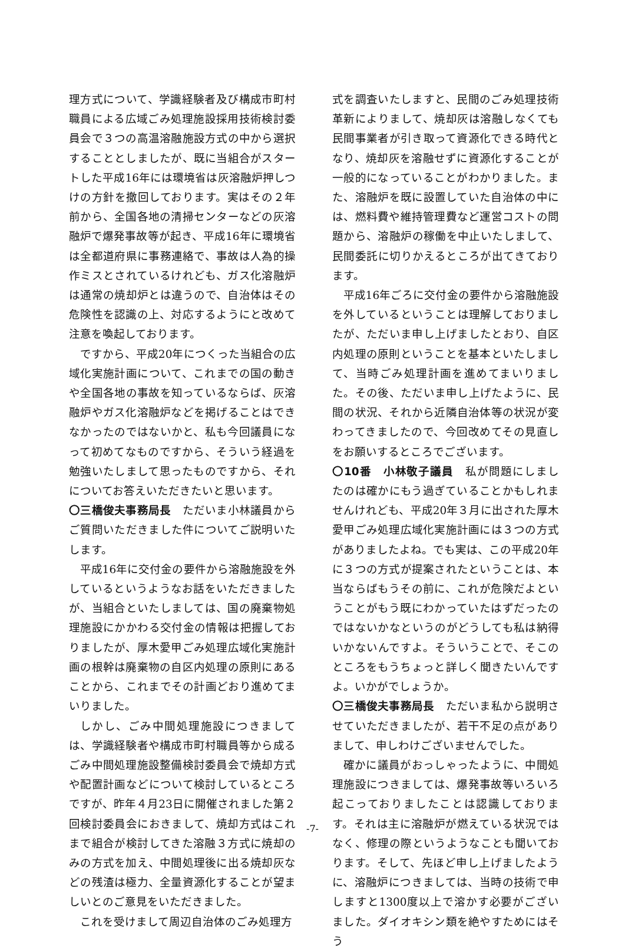理方式について、学識経験者及び構成市町村職員による広域ごみ処理施設採用技術検討委員会で３つの高温溶融施設方式の中から選択することとしましたが、既に当組合がスタートした平成16年には環境省は灰溶融炉押しつけの方針を撤回しております。実はその２年前から、全国各地の清掃センターなどの灰溶融炉で爆発事故等が起き、平成16年に環境省は全都道府県に事務連絡で、事故は人為的操作ミスとされているけれども、ガス化溶融炉は通常の焼却炉とは違うので、自治体はその危険性を認識の上、対応するようにと改めて注意を喚起しております。
ですから、平成20年につくった当組合の広域化実施計画について、これまでの国の動きや全国各地の事故を知っているならば、灰溶融炉やガス化溶融炉などを掲げることはできなかったのではないかと、私も今回議員になって初めてなものですから、そういう経過を勉強いたしまして思ったものですから、それについてお答えいただきたいと思います。
〇三橋俊夫事務局長　ただいま小林議員からご質問いただきました件についてご説明いたします。
平成16年に交付金の要件から溶融施設を外しているというようなお話をいただきましたが、当組合といたしましては、国の廃棄物処理施設にかかわる交付金の情報は把握しておりましたが、厚木愛甲ごみ処理広域化実施計画の根幹は廃棄物の自区内処理の原則にあることから、これまでその計画どおり進めてまいりました。
しかし、ごみ中間処理施設につきましては、学識経験者や構成市町村職員等から成るごみ中間処理施設整備検討委員会で焼却方式や配置計画などについて検討しているところですが、昨年４月23日に開催されました第２回検討委員会におきまして、焼却方式はこれまで組合が検討してきた溶融３方式に焼却のみの方式を加え、中間処理後に出る焼却灰などの残渣は極力、全量資源化することが望ましいとのご意見をいただきました。
これを受けまして周辺自治体のごみ処理方
式を調査いたしますと、民間のごみ処理技術革新によりまして、焼却灰は溶融しなくても民間事業者が引き取って資源化できる時代となり、焼却灰を溶融せずに資源化することが一般的になっていることがわかりました。また、溶融炉を既に設置していた自治体の中には、燃料費や維持管理費など運営コストの問題から、溶融炉の稼働を中止いたしまして、民間委託に切りかえるところが出てきております。
平成16年ごろに交付金の要件から溶融施設を外しているということは理解しておりましたが、ただいま申し上げましたとおり、自区内処理の原則ということを基本といたしまして、当時ごみ処理計画を進めてまいりました。その後、ただいま申し上げたように、民間の状況、それから近隣自治体等の状況が変わってきましたので、今回改めてその見直しをお願いするところでございます。
〇10番　小林敬子議員　私が問題にしましたのは確かにもう過ぎていることかもしれませんけれども、平成20年３月に出された厚木愛甲ごみ処理広域化実施計画には３つの方式がありましたよね。でも実は、この平成20年に３つの方式が提案されたということは、本当ならばもうその前に、これが危険だよということがもう既にわかっていたはずだったのではないかなというのがどうしても私は納得いかないんですよ。そういうことで、そこのところをもうちょっと詳しく聞きたいんですよ。いかがでしょうか。
〇三橋俊夫事務局長　ただいま私から説明させていただきましたが、若干不足の点がありまして、申しわけございませんでした。
確かに議員がおっしゃったように、中間処理施設につきましては、爆発事故等いろいろ起こっておりましたことは認識しております。それは主に溶融炉が燃えている状況ではなく、修理の際というようなことも聞いております。そして、先ほど申し上げましたように、溶融炉につきましては、当時の技術で申しますと1300度以上で溶かす必要がございました。ダイオキシン類を絶やすためにはそう
-7-